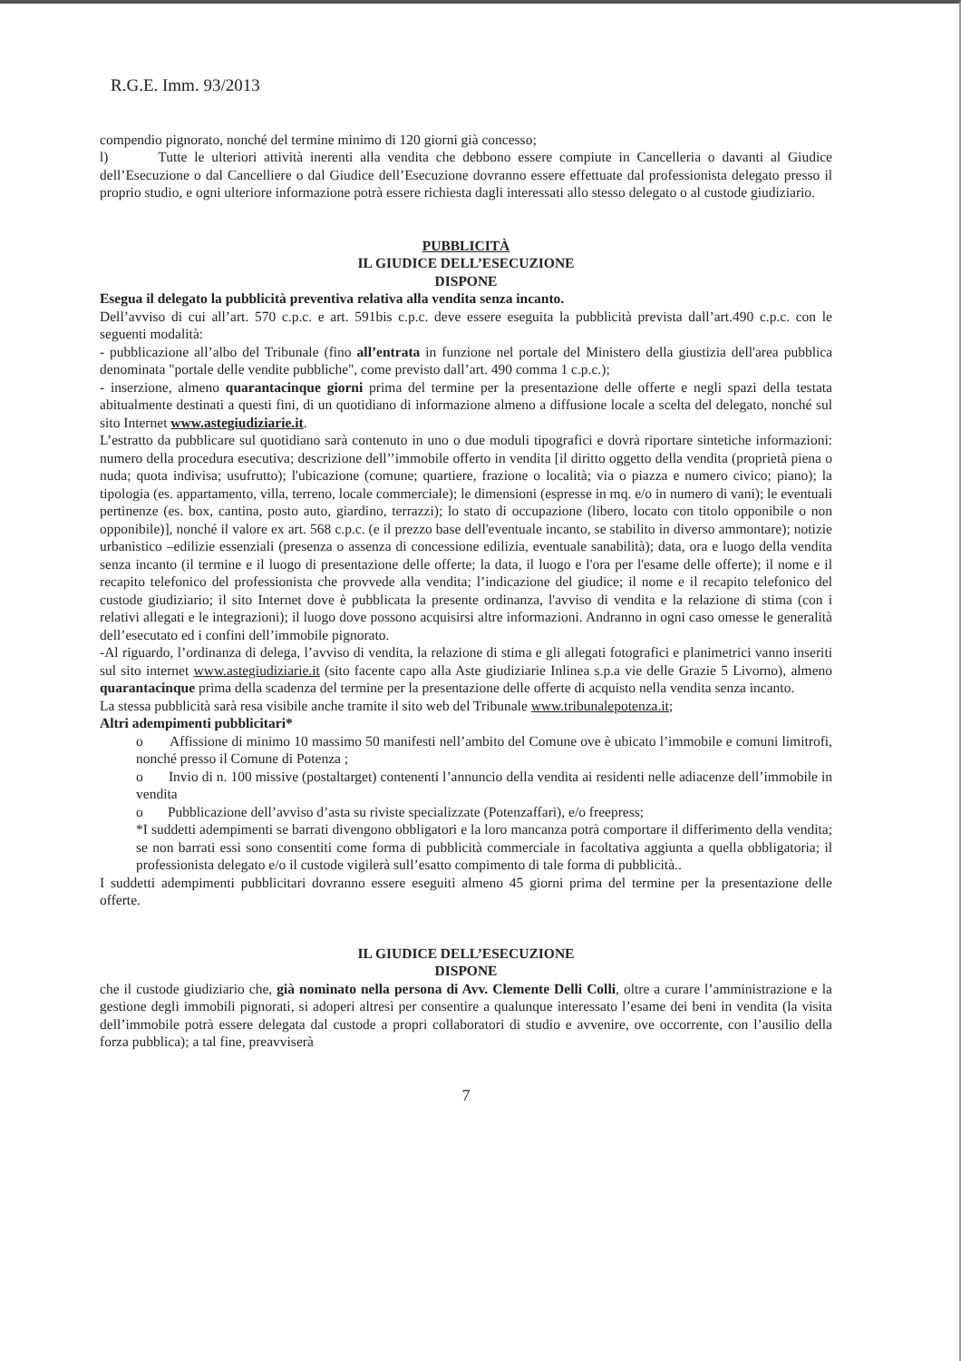R.G.E. Imm. 93/2013
compendio pignorato, nonché del termine minimo di 120 giorni già concesso;
l) Tutte le ulteriori attività inerenti alla vendita che debbono essere compiute in Cancelleria o davanti al Giudice dell’Esecuzione o dal Cancelliere o dal Giudice dell’Esecuzione dovranno essere effettuate dal professionista delegato presso il proprio studio, e ogni ulteriore informazione potrà essere richiesta dagli interessati allo stesso delegato o al custode giudiziario.
PUBBLICITÀ
IL GIUDICE DELL’ESECUZIONE
DISPONE
Esegua il delegato la pubblicità preventiva relativa alla vendita senza incanto.
Dell’avviso di cui all’art. 570 c.p.c. e art. 591bis c.p.c. deve essere eseguita la pubblicità prevista dall’art.490 c.p.c. con le seguenti modalità:
- pubblicazione all’albo del Tribunale (fino all’entrata in funzione nel portale del Ministero della giustizia dell'area pubblica denominata "portale delle vendite pubbliche", come previsto dall’art. 490 comma 1 c.p.c.);
- inserzione, almeno quarantacinque giorni prima del termine per la presentazione delle offerte e negli spazi della testata abitualmente destinati a questi fini, di un quotidiano di informazione almeno a diffusione locale a scelta del delegato, nonché sul sito Internet www.astegiudiziarie.it.
L’estratto da pubblicare sul quotidiano sarà contenuto in uno o due moduli tipografici e dovrà riportare sintetiche informazioni: numero della procedura esecutiva; descrizione dell’’immobile offerto in vendita [il diritto oggetto della vendita (proprietà piena o nuda; quota indivisa; usufrutto); l'ubicazione (comune; quartiere, frazione o località; via o piazza e numero civico; piano); la tipologia (es. appartamento, villa, terreno, locale commerciale); le dimensioni (espresse in mq. e/o in numero di vani); le eventuali pertinenze (es. box, cantina, posto auto, giardino, terrazzi); lo stato di occupazione (libero, locato con titolo opponibile o non opponibile)], nonché il valore ex art. 568 c.p.c. (e il prezzo base dell'eventuale incanto, se stabilito in diverso ammontare); notizie urbanistico –edilizie essenziali (presenza o assenza di concessione edilizia, eventuale sanabilità); data, ora e luogo della vendita senza incanto (il termine e il luogo di presentazione delle offerte; la data, il luogo e l'ora per l'esame delle offerte); il nome e il recapito telefonico del professionista che provvede alla vendita; l’indicazione del giudice; il nome e il recapito telefonico del custode giudiziario; il sito Internet dove è pubblicata la presente ordinanza, l'avviso di vendita e la relazione di stima (con i relativi allegati e le integrazioni); il luogo dove possono acquisirsi altre informazioni. Andranno in ogni caso omesse le generalità dell’esecutato ed i confini dell’immobile pignorato.
-Al riguardo, l’ordinanza di delega, l’avviso di vendita, la relazione di stima e gli allegati fotografici e planimetrici vanno inseriti sul sito internet www.astegiudiziarie.it (sito facente capo alla Aste giudiziarie Inlinea s.p.a vie delle Grazie 5 Livorno), almeno quarantacinque prima della scadenza del termine per la presentazione delle offerte di acquisto nella vendita senza incanto.
La stessa pubblicità sarà resa visibile anche tramite il sito web del Tribunale www.tribunalepotenza.it;
Altri adempimenti pubblicitari*
o Affissione di minimo 10 massimo 50 manifesti nell’ambito del Comune ove è ubicato l’immobile e comuni limitrofi, nonché presso il Comune di Potenza ;
o Invio di n. 100 missive (postaltarget) contenenti l’annuncio della vendita ai residenti nelle adiacenze dell’immobile in vendita
o Pubblicazione dell’avviso d’asta su riviste specializzate (Potenzaffari), e/o freepress;
*I suddetti adempimenti se barrati divengono obbligatori e la loro mancanza potrà comportare il differimento della vendita; se non barrati essi sono consentiti come forma di pubblicità commerciale in facoltativa aggiunta a quella obbligatoria; il professionista delegato e/o il custode vigilerà sull’esatto compimento di tale forma di pubblicità..
I suddetti adempimenti pubblicitari dovranno essere eseguiti almeno 45 giorni prima del termine per la presentazione delle offerte.
IL GIUDICE DELL’ESECUZIONE
DISPONE
che il custode giudiziario che, già nominato nella persona di Avv. Clemente Delli Colli, oltre a curare l’amministrazione e la gestione degli immobili pignorati, si adoperi altresì per consentire a qualunque interessato l’esame dei beni in vendita (la visita dell’immobile potrà essere delegata dal custode a propri collaboratori di studio e avvenire, ove occorrente, con l’ausilio della forza pubblica); a tal fine, preavviserà
7